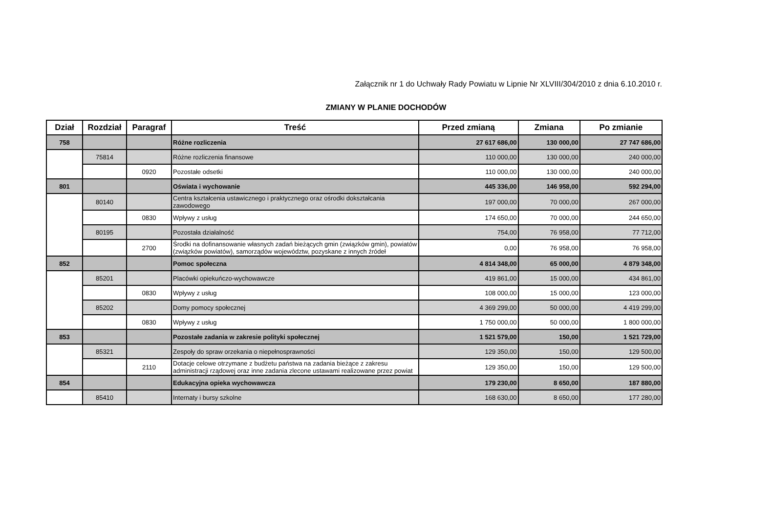Załącznik nr 1 do Uchwały Rady Powiatu w Lipnie Nr XLVIII/304/2010 z dnia 6.10.2010 r.
ZMIANY W PLANIE DOCHODÓW
| Dział | Rozdział | Paragraf | Treść | Przed zmianą | Zmiana | Po zmianie |
| --- | --- | --- | --- | --- | --- | --- |
| 758 | | | Różne rozliczenia | 27 617 686,00 | 130 000,00 | 27 747 686,00 |
| | 75814 | | Różne rozliczenia finansowe | 110 000,00 | 130 000,00 | 240 000,00 |
| | | 0920 | Pozostałe odsetki | 110 000,00 | 130 000,00 | 240 000,00 |
| 801 | | | Oświata i wychowanie | 445 336,00 | 146 958,00 | 592 294,00 |
| | 80140 | | Centra kształcenia ustawicznego i praktycznego oraz ośrodki dokształcania zawodowego | 197 000,00 | 70 000,00 | 267 000,00 |
| | | 0830 | Wpływy z usług | 174 650,00 | 70 000,00 | 244 650,00 |
| | 80195 | | Pozostała działalność | 754,00 | 76 958,00 | 77 712,00 |
| | | 2700 | Środki na dofinansowanie własnych zadań bieżących gmin (związków gmin), powiatów (związków powiatów), samorządów województw, pozyskane z innych źródeł | 0,00 | 76 958,00 | 76 958,00 |
| 852 | | | Pomoc społeczna | 4 814 348,00 | 65 000,00 | 4 879 348,00 |
| | 85201 | | Placówki opiekuńczo-wychowawcze | 419 861,00 | 15 000,00 | 434 861,00 |
| | | 0830 | Wpływy z usług | 108 000,00 | 15 000,00 | 123 000,00 |
| | 85202 | | Domy pomocy społecznej | 4 369 299,00 | 50 000,00 | 4 419 299,00 |
| | | 0830 | Wpływy z usług | 1 750 000,00 | 50 000,00 | 1 800 000,00 |
| 853 | | | Pozostałe zadania w zakresie polityki społecznej | 1 521 579,00 | 150,00 | 1 521 729,00 |
| | 85321 | | Zespoły do spraw orzekania o niepełnosprawności | 129 350,00 | 150,00 | 129 500,00 |
| | | 2110 | Dotacje celowe otrzymane z budżetu państwa na zadania bieżące z zakresu administracji rządowej oraz inne zadania zlecone ustawami realizowane przez powiat | 129 350,00 | 150,00 | 129 500,00 |
| 854 | | | Edukacyjna opieka wychowawcza | 179 230,00 | 8 650,00 | 187 880,00 |
| | 85410 | | Internaty i bursy szkolne | 168 630,00 | 8 650,00 | 177 280,00 |